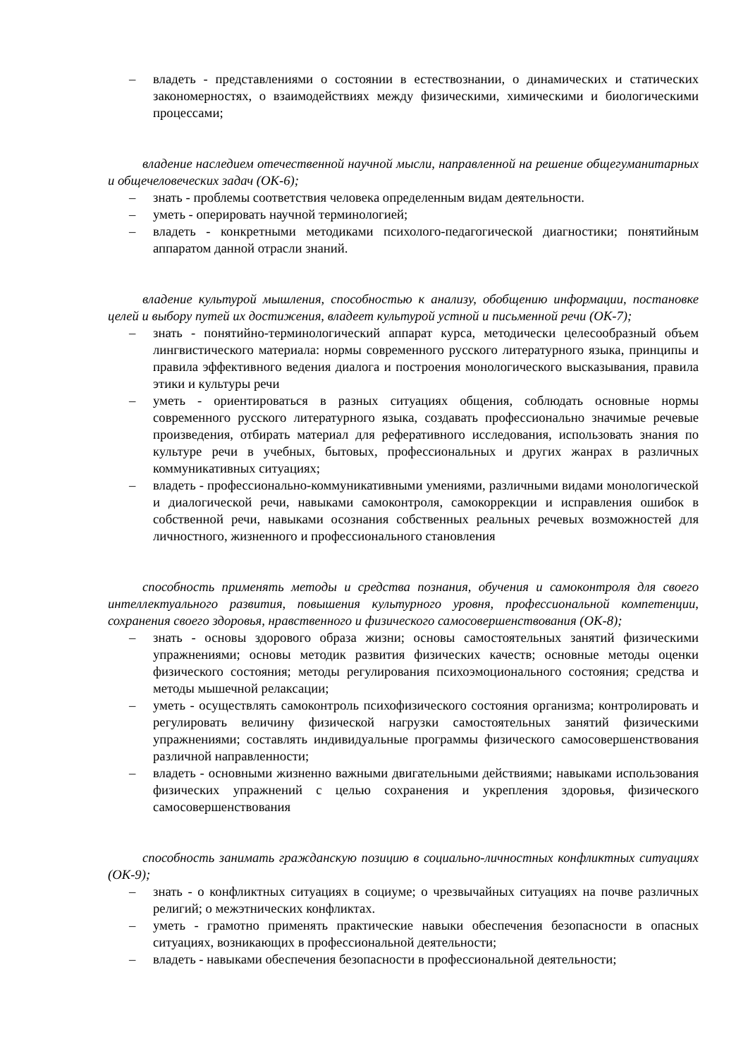– владеть - представлениями о состоянии в естествознании, о динамических и статических закономерностях, о взаимодействиях между физическими, химическими и биологическими процессами;
владение наследием отечественной научной мысли, направленной на решение общегуманитарных и общечеловеческих задач (ОК-6);
– знать - проблемы соответствия человека определенным видам деятельности.
– уметь - оперировать научной терминологией;
– владеть - конкретными методиками психолого-педагогической диагностики; понятийным аппаратом данной отрасли знаний.
владение культурой мышления, способностью к анализу, обобщению информации, постановке целей и выбору путей их достижения, владеет культурой устной и письменной речи (ОК-7);
– знать - понятийно-терминологический аппарат курса, методически целесообразный объем лингвистического материала: нормы современного русского литературного языка, принципы и правила эффективного ведения диалога и построения монологического высказывания, правила этики и культуры речи
– уметь - ориентироваться в разных ситуациях общения, соблюдать основные нормы современного русского литературного языка, создавать профессионально значимые речевые произведения, отбирать материал для реферативного исследования, использовать знания по культуре речи в учебных, бытовых, профессиональных и других жанрах в различных коммуникативных ситуациях;
– владеть - профессионально-коммуникативными умениями, различными видами монологической и диалогической речи, навыками самоконтроля, самокоррекции и исправления ошибок в собственной речи, навыками осознания собственных реальных речевых возможностей для личностного, жизненного и профессионального становления
способность применять методы и средства познания, обучения и самоконтроля для своего интеллектуального развития, повышения культурного уровня, профессиональной компетенции, сохранения своего здоровья, нравственного и физического самосовершенствования (ОК-8);
– знать - основы здорового образа жизни; основы самостоятельных занятий физическими упражнениями; основы методик развития физических качеств; основные методы оценки физического состояния; методы регулирования психоэмоционального состояния; средства и методы мышечной релаксации;
– уметь - осуществлять самоконтроль психофизического состояния организма; контролировать и регулировать величину физической нагрузки самостоятельных занятий физическими упражнениями; составлять индивидуальные программы физического самосовершенствования различной направленности;
– владеть - основными жизненно важными двигательными действиями; навыками использования физических упражнений с целью сохранения и укрепления здоровья, физического самосовершенствования
способность занимать гражданскую позицию в социально-личностных конфликтных ситуациях (ОК-9);
– знать - о конфликтных ситуациях в социуме; о чрезвычайных ситуациях на почве различных религий; о межэтнических конфликтах.
– уметь - грамотно применять практические навыки обеспечения безопасности в опасных ситуациях, возникающих в профессиональной деятельности;
– владеть - навыками обеспечения безопасности в профессиональной деятельности;